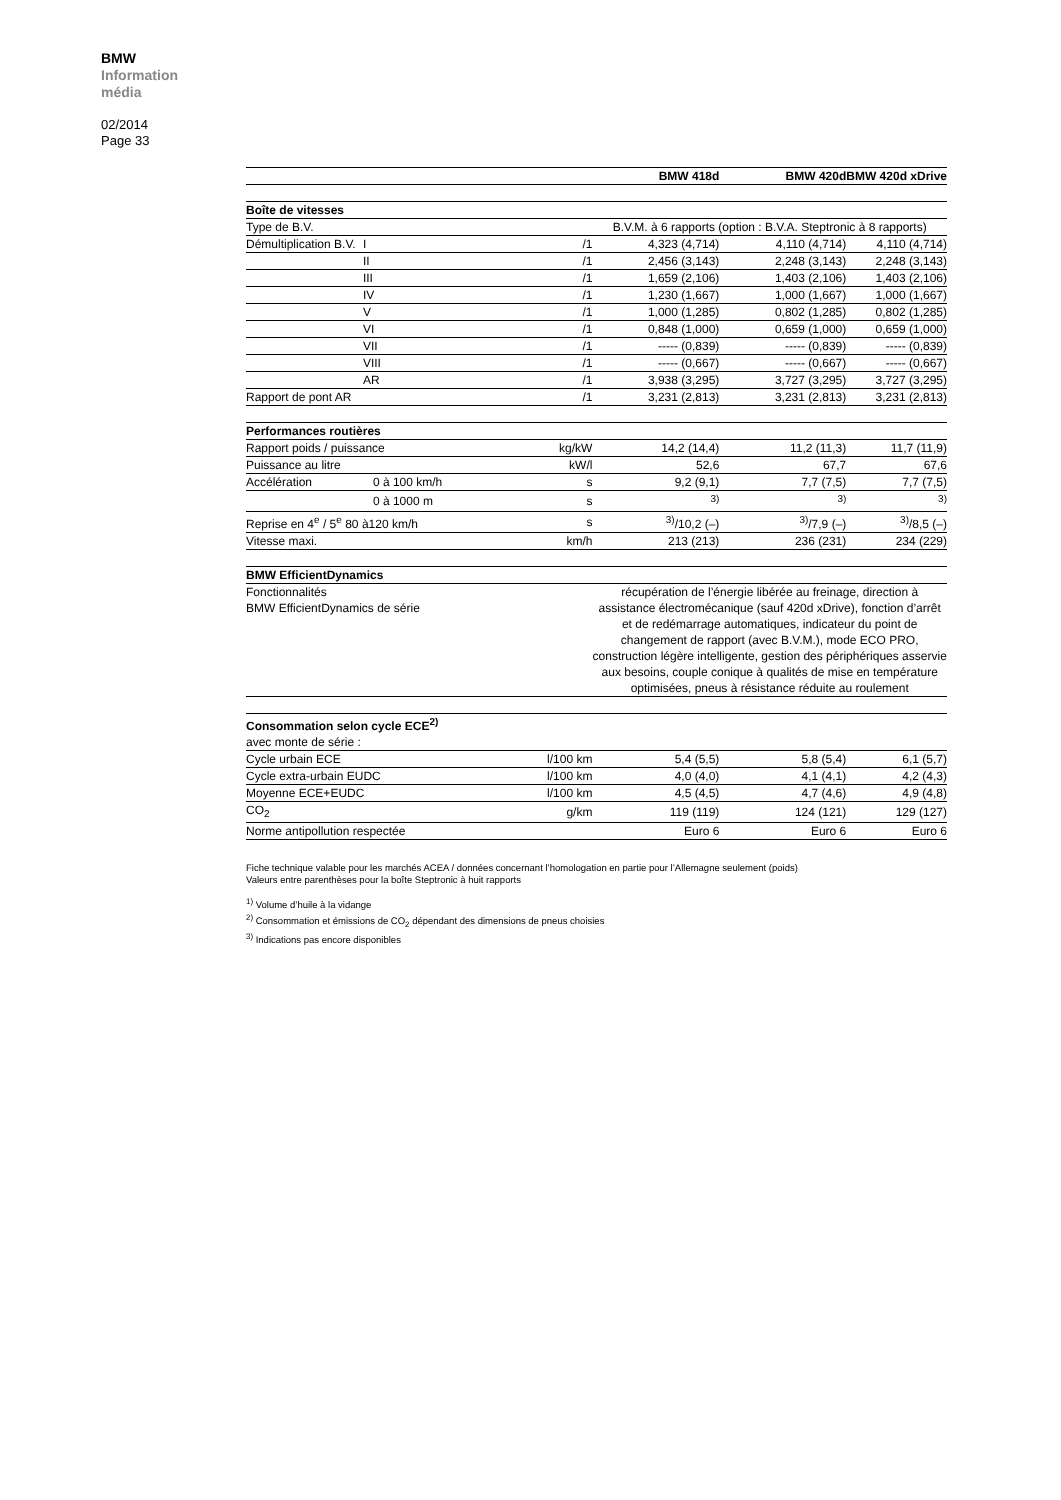BMW
Information
média
02/2014
Page 33
| | | | BMW 418d | BMW 420d | BMW 420d xDrive |
| Boîte de vitesses | | | | | |
| Type de B.V. | | | B.V.M. à 6 rapports (option : B.V.A. Steptronic à 8 rapports) | | |
| Démultiplication B.V. | I | /1 | 4,323 (4,714) | 4,110 (4,714) | 4,110 (4,714) |
| | II | /1 | 2,456 (3,143) | 2,248 (3,143) | 2,248 (3,143) |
| | III | /1 | 1,659 (2,106) | 1,403 (2,106) | 1,403 (2,106) |
| | IV | /1 | 1,230 (1,667) | 1,000 (1,667) | 1,000 (1,667) |
| | V | /1 | 1,000 (1,285) | 0,802 (1,285) | 0,802 (1,285) |
| | VI | /1 | 0,848 (1,000) | 0,659 (1,000) | 0,659 (1,000) |
| | VII | /1 | ----- (0,839) | ----- (0,839) | ----- (0,839) |
| | VIII | /1 | ----- (0,667) | ----- (0,667) | ----- (0,667) |
| | AR | /1 | 3,938 (3,295) | 3,727 (3,295) | 3,727 (3,295) |
| Rapport de pont AR | | /1 | 3,231 (2,813) | 3,231 (2,813) | 3,231 (2,813) |
| Performances routières | | | | | |
| Rapport poids / puissance | | kg/kW | 14,2 (14,4) | 11,2 (11,3) | 11,7 (11,9) |
| Puissance au litre | | kW/l | 52,6 | 67,7 | 67,6 |
| Accélération | 0 à 100 km/h | s | 9,2 (9,1) | 7,7 (7,5) | 7,7 (7,5) |
| | 0 à 1000 m | s | <sup>3)</sup> | <sup>3)</sup> | <sup>3)</sup> |
| Reprise en 4<sup>e</sup> / 5<sup>e</sup> 80 à120 km/h | | s | <sup>3)</sup>/10,2 (–) | <sup>3)</sup>/7,9 (–) | <sup>3)</sup>/8,5 (–) |
| Vitesse maxi. | | km/h | 213 (213) | 236 (231) | 234 (229) |
| BMW EfficientDynamics | | | | | |
| Fonctionnalités BMW EfficientDynamics de série | | | récupération de l’énergie libérée au freinage, direction à assistance électromécanique (sauf 420d xDrive), fonction d’arrêt et de redémarrage automatiques, indicateur du point de changement de rapport (avec B.V.M.), mode ECO PRO, construction légère intelligente, gestion des périphériques asservie aux besoins, couple conique à qualités de mise en température optimisées, pneus à résistance réduite au roulement | | |
| Consommation selon cycle ECE<sup>2)</sup> | | | | | |
| avec monte de série : | | | | | |
| Cycle urbain ECE | | l/100 km | 5,4 (5,5) | 5,8 (5,4) | 6,1 (5,7) |
| Cycle extra-urbain EUDC | | l/100 km | 4,0 (4,0) | 4,1 (4,1) | 4,2 (4,3) |
| Moyenne ECE+EUDC | | l/100 km | 4,5 (4,5) | 4,7 (4,6) | 4,9 (4,8) |
| CO<sub>2</sub> | | g/km | 119 (119) | 124 (121) | 129 (127) |
| Norme antipollution respectée | | | Euro 6 | Euro 6 | Euro 6 |
Fiche technique valable pour les marchés ACEA / données concernant l’homologation en partie pour l’Allemagne seulement (poids)
Valeurs entre parenthèses pour la boîte Steptronic à huit rapports
<sup>1)</sup> Volume d’huile à la vidange
<sup>2)</sup> Consommation et émissions de CO<sub>2</sub> dépendant des dimensions de pneus choisies
<sup>3)</sup> Indications pas encore disponibles